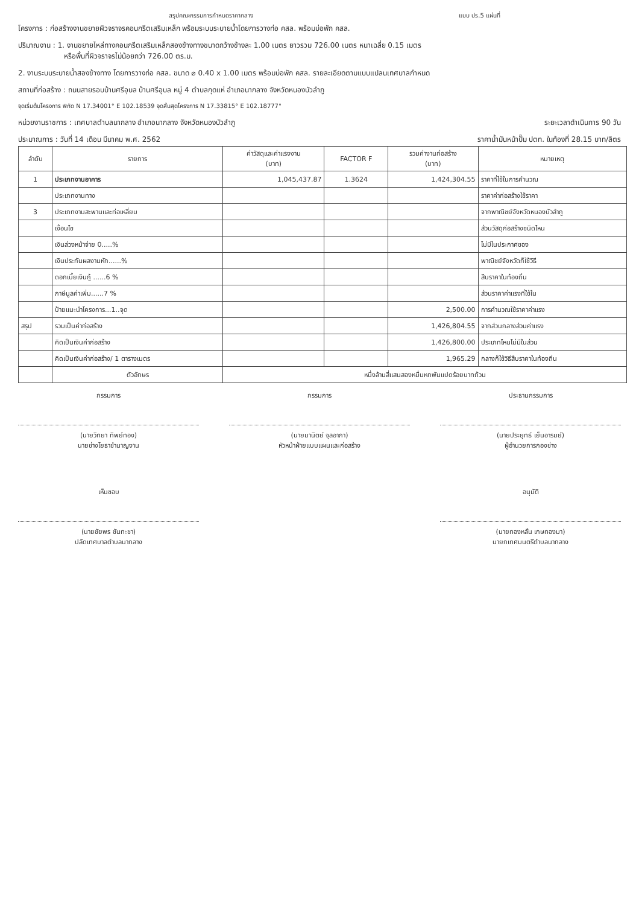สรุปคณะกรรมการกำหนดราคากลาง แบบ ปร.5 แผ่นที่
โครงการ : ก่อสร้างงานขยายผิวจราจรคอนกรีตเสริมเหล็ก พร้อมระบบระบายน้ำโดยการวางท่อ คสล. พร้อมบ่อพัก คสล.
ปริมาณงาน : 1. งานขยายไหล่ทางคอนกรีตเสริมเหล็กสองข้างทางขนาดกว้างข้างละ 1.00 เมตร ยาวรวม 726.00 เมตร หนาเฉลี่ย 0.15 เมตร
หรือพื้นที่ผิวจราจรไม่น้อยกว่า 726.00 ตร.ม.
2. งานระบบระบายน้ำสองข้างทาง โดยการวางท่อ คสล. ขนาด ⌀ 0.40 x 1.00 เมตร พร้อมบ่อพัก คสล. รายละเอียดตามแบบแปลนเทศบาลกำหนด
สถานที่ก่อสร้าง : ถนนสายรอบบ้านศรีอุบล บ้านศรีอุบล หมู่ 4 ตำบลกุดแห่ อำเภอนากลาง จังหวัดหนองบัวลำภู
จุดเริ่มต้นโครงการ พิกัด N 17.34001° E 102.18539 จุดสิ้นสุดโครงการ N 17.33815° E 102.18777°
หน่วยงานราชการ : เทศบาลตำบลนากลาง อำเภอนากลาง จังหวัดหนองบัวลำภู ระยะเวลาดำเนินการ 90 วัน
ประมาณการ : วันที่ 14 เดือน มีนาคม พ.ศ. 2562 ราคาน้ำมันหน้าปั๊ม ปตท. ในท้องที่ 28.15 บาท/ลิตร
| ลำดับ | รายการ | ค่าวัสดุและค่าแรงงาน (บาท) | FACTOR F | รวมค่างานก่อสร้าง (บาท) | หมายเหตุ |
| --- | --- | --- | --- | --- | --- |
| 1 | ประเภทงานอาคาร | 1,045,437.87 | 1.3624 | 1,424,304.55 | ราคาที่ใช้ในการคำนวณ |
| | ประเภทงานทาง | | | | ราคาค่าก่อสร้างใช้ราคา |
| 3 | ประเภทงานสะพานและท่อเหลี่ยม | | | | จากพาณิชย์จังหวัดหนองบัวลำภู |
| | เงื่อนไข | | | | ส่วนวัสดุก่อสร้างชนิดไหน |
| | เงินล่วงหน้าจ่าย 0.....% | | | | ไม่มีในประกาศของ |
| | เงินประกันผลงานหัก......% | | | | พาณิชย์จังหวัดก็ใช้วิธี |
| | ดอกเบี้ยเงินกู้ ......6 % | | | | สืบราคาในท้องถิ่น |
| | ภาษีมูลค่าเพิ่ม......7 % | | | | ส่วนราคาค่าแรงที่ใช้ใน |
| | ป้ายแนะนำโครงการ...1..จุด | | | 2,500.00 | การคำนวณใช้ราคาค่าแรง |
| สรุป | รวมเป็นค่าก่อสร้าง | | | 1,426,804.55 | จากส่วนกลางส่วนค่าแรง |
| | คิดเป็นเงินค่าก่อสร้าง | | | 1,426,800.00 | ประเภทไหนไม่มีในส่วน |
| | คิดเป็นเงินค่าก่อสร้าง/ 1 ตารางเมตร | | | 1,965.29 | กลางก็ใช้วิธีสืบราคาในท้องถิ่น |
| | ตัวอักษร | หนึ่งล้านสี่แสนสองหมื่นหกพันแปดร้อยบาทถ้วน | | | |
กรรมการ
(นายวิทยา ทิพย์ทอง)
นายช่างโยธาชำนาญงาน
กรรมการ
(นายมานิตย์ จุลอาภา)
หัวหน้าฝ่ายแบบแผนและก่อสร้าง
ประธานกรรมการ
(นายประยุทธ์ เย็นอารมย์)
ผู้อำนวยการกองช่าง
เห็นชอบ
(นายชัยพร ชันทะชา)
ปลัดเทศบาลตำบลนากลาง
อนุมัติ
(นายทองหลั่น เกษทองมา)
นายกเทศมนตรีตำบลนากลาง